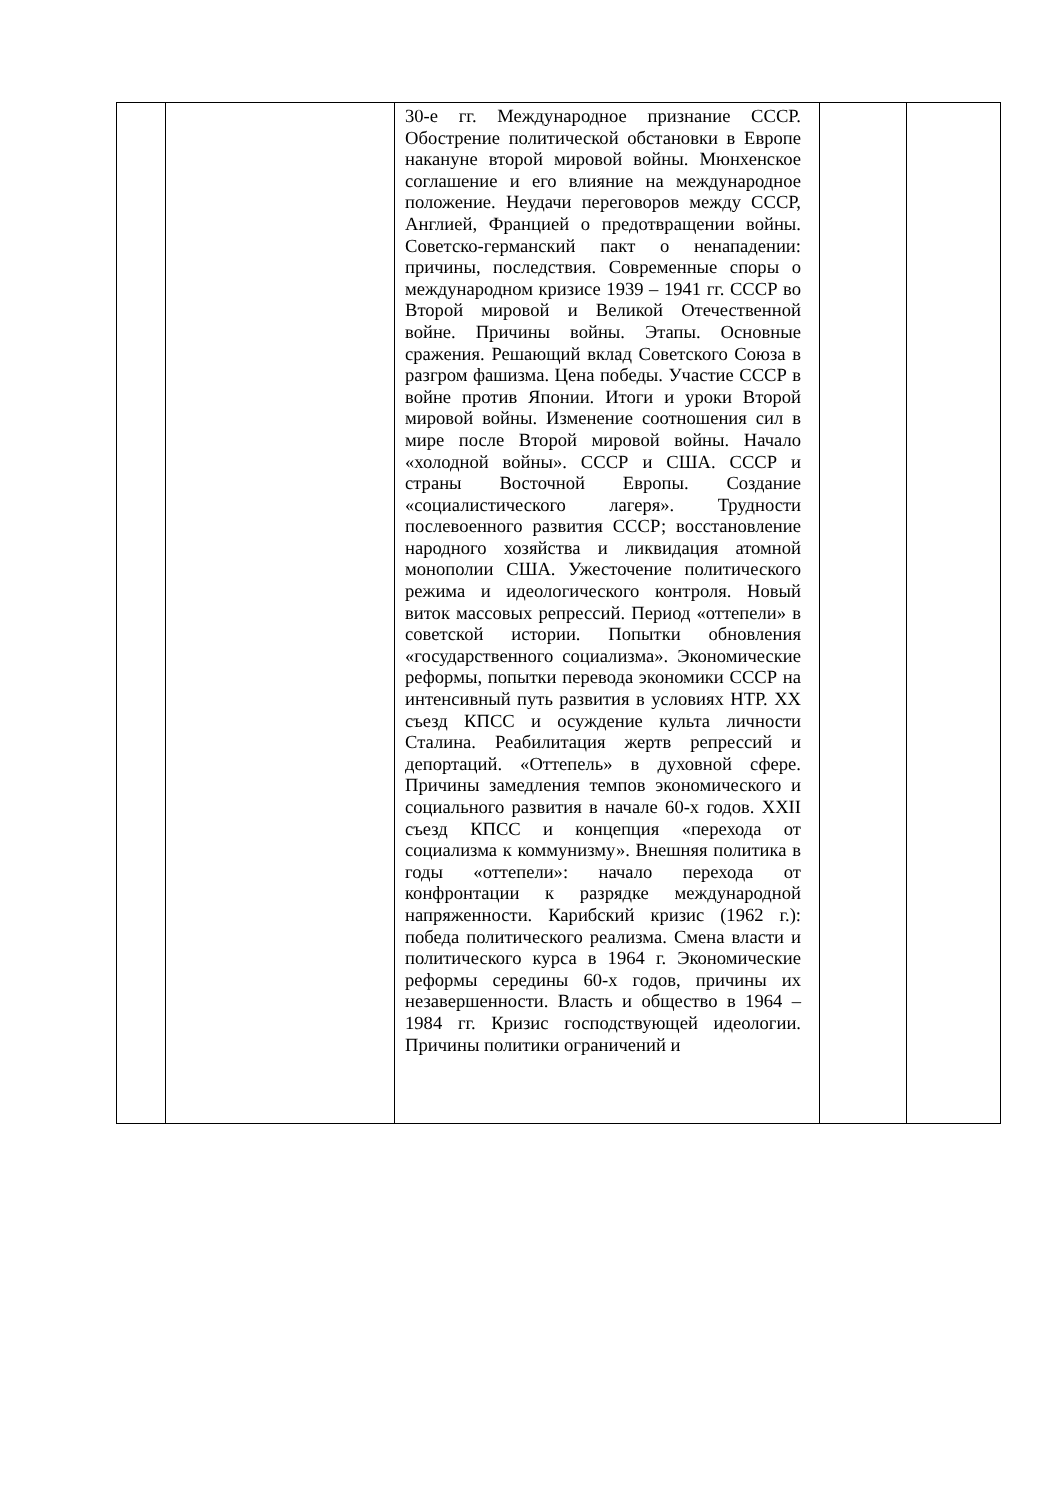| | | 30-е гг. Международное признание СССР. Обострение политической обстановки в Европе накануне второй мировой войны. Мюнхенское соглашение и его влияние на международное положение. Неудачи переговоров между СССР, Англией, Францией о предотвращении войны. Советско-германский пакт о ненападении: причины, последствия. Современные споры о международном кризисе 1939 – 1941 гг. СССР во Второй мировой и Великой Отечественной войне. Причины войны. Этапы. Основные сражения. Решающий вклад Советского Союза в разгром фашизма. Цена победы. Участие СССР в войне против Японии. Итоги и уроки Второй мировой войны. Изменение соотношения сил в мире после Второй мировой войны. Начало «холодной войны». СССР и США. СССР и страны Восточной Европы. Создание «социалистического лагеря». Трудности послевоенного развития СССР; восстановление народного хозяйства и ликвидация атомной монополии США. Ужесточение политического режима и идеологического контроля. Новый виток массовых репрессий. Период «оттепели» в советской истории. Попытки обновления «государственного социализма». Экономические реформы, попытки перевода экономики СССР на интенсивный путь развития в условиях НТР. XX съезд КПСС и осуждение культа личности Сталина. Реабилитация жертв репрессий и депортаций. «Оттепель» в духовной сфере. Причины замедления темпов экономического и социального развития в начале 60-х годов. XXII съезд КПСС и концепция «перехода от социализма к коммунизму». Внешняя политика в годы «оттепели»: начало перехода от конфронтации к разрядке международной напряженности. Карибский кризис (1962 г.): победа политического реализма. Смена власти и политического курса в 1964 г. Экономические реформы середины 60-х годов, причины их незавершенности. Власть и общество в 1964 – 1984 гг. Кризис господствующей идеологии. Причины политики ограничений и | | |